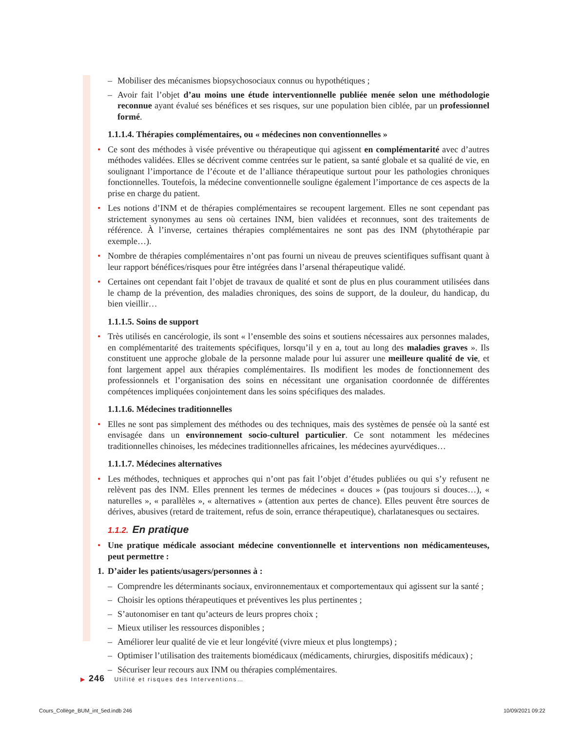– Mobiliser des mécanismes biopsychosociaux connus ou hypothétiques ;
– Avoir fait l’objet d’au moins une étude interventionnelle publiée menée selon une méthodologie reconnue ayant évalué ses bénéfices et ses risques, sur une population bien ciblée, par un professionnel formé.
1.1.1.4. Thérapies complémentaires, ou « médecines non conventionnelles »
• Ce sont des méthodes à visée préventive ou thérapeutique qui agissent en complémentarité avec d’autres méthodes validées. Elles se décrivent comme centrées sur le patient, sa santé globale et sa qualité de vie, en soulignant l’importance de l’écoute et de l’alliance thérapeutique surtout pour les pathologies chroniques fonctionnelles. Toutefois, la médecine conventionnelle souligne également l’importance de ces aspects de la prise en charge du patient.
• Les notions d’INM et de thérapies complémentaires se recoupent largement. Elles ne sont cependant pas strictement synonymes au sens où certaines INM, bien validées et reconnues, sont des traitements de référence. À l’inverse, certaines thérapies complémentaires ne sont pas des INM (phytothérapie par exemple…).
• Nombre de thérapies complémentaires n’ont pas fourni un niveau de preuves scientifiques suffisant quant à leur rapport bénéfices/risques pour être intégrées dans l’arsenal thérapeutique validé.
• Certaines ont cependant fait l’objet de travaux de qualité et sont de plus en plus couramment utilisées dans le champ de la prévention, des maladies chroniques, des soins de support, de la douleur, du handicap, du bien vieillir…
1.1.1.5. Soins de support
• Très utilisés en cancérologie, ils sont « l’ensemble des soins et soutiens nécessaires aux personnes malades, en complémentarité des traitements spécifiques, lorsqu’il y en a, tout au long des maladies graves ». Ils constituent une approche globale de la personne malade pour lui assurer une meilleure qualité de vie, et font largement appel aux thérapies complémentaires. Ils modifient les modes de fonctionnement des professionnels et l’organisation des soins en nécessitant une organisation coordonnée de différentes compétences impliquées conjointement dans les soins spécifiques des malades.
1.1.1.6. Médecines traditionnelles
• Elles ne sont pas simplement des méthodes ou des techniques, mais des systèmes de pensée où la santé est envisagée dans un environnement socio-culturel particulier. Ce sont notamment les médecines traditionnelles chinoises, les médecines traditionnelles africaines, les médecines ayurvédiques…
1.1.1.7. Médecines alternatives
• Les méthodes, techniques et approches qui n’ont pas fait l’objet d’études publiées ou qui s’y refusent ne relèvent pas des INM. Elles prennent les termes de médecines « douces » (pas toujours si douces…), « naturelles », « parallèles », « alternatives » (attention aux pertes de chance). Elles peuvent être sources de dérives, abusives (retard de traitement, refus de soin, errance thérapeutique), charlatanesques ou sectaires.
1.1.2. En pratique
• Une pratique médicale associant médecine conventionnelle et interventions non médicamenteuses, peut permettre :
1. D’aider les patients/usagers/personnes à :
– Comprendre les déterminants sociaux, environnementaux et comportementaux qui agissent sur la santé ;
– Choisir les options thérapeutiques et préventives les plus pertinentes ;
– S’autonomiser en tant qu’acteurs de leurs propres choix ;
– Mieux utiliser les ressources disponibles ;
– Améliorer leur qualité de vie et leur longévité (vivre mieux et plus longtemps) ;
– Optimiser l’utilisation des traitements biomédicaux (médicaments, chirurgies, dispositifs médicaux) ;
– Sécuriser leur recours aux INM ou thérapies complémentaires.
▶ 246 Utilité et risques des Interventions…
Cours_Collège_BUM_int_5ed.indb 246
10/09/2021 09:22